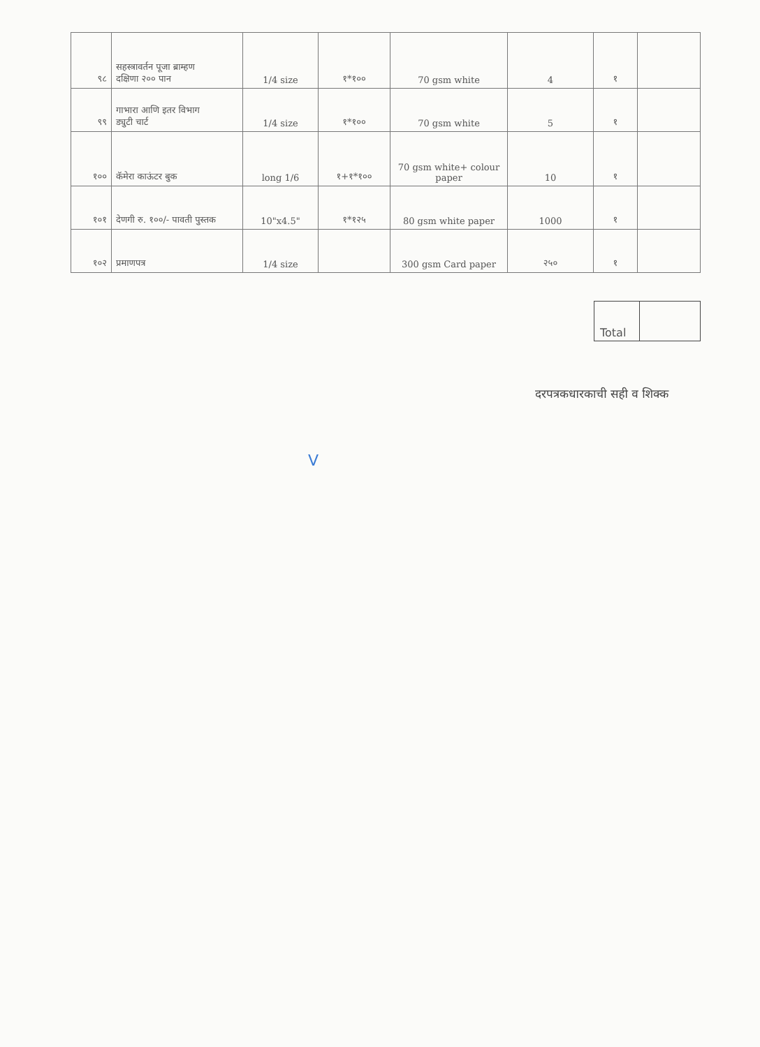| ९८ | सहस्त्रावर्तन पूजा ब्राम्हण दक्षिणा २०० पान | 1/4 size | १*१०० | 70 gsm white | 4 | १ | |
| ९९ | गाभारा आणि इतर विभाग ड्युटी चार्ट | 1/4 size | १*१०० | 70 gsm white | 5 | १ | |
| १०० | कॅमेरा काऊंटर बुक | long 1/6 | १+१*१०० | 70 gsm white+ colour paper | 10 | १ | |
| १०१ | देणगी रु. १००/- पावती पुस्तक | 10"x4.5" | १*१२५ | 80 gsm white paper | 1000 | १ | |
| १०२ | प्रमाणपत्र | 1/4 size | | 300 gsm Card paper | २५० | १ | |
| Total | |
दरपत्रकधारकाची सही व शिक्क
V